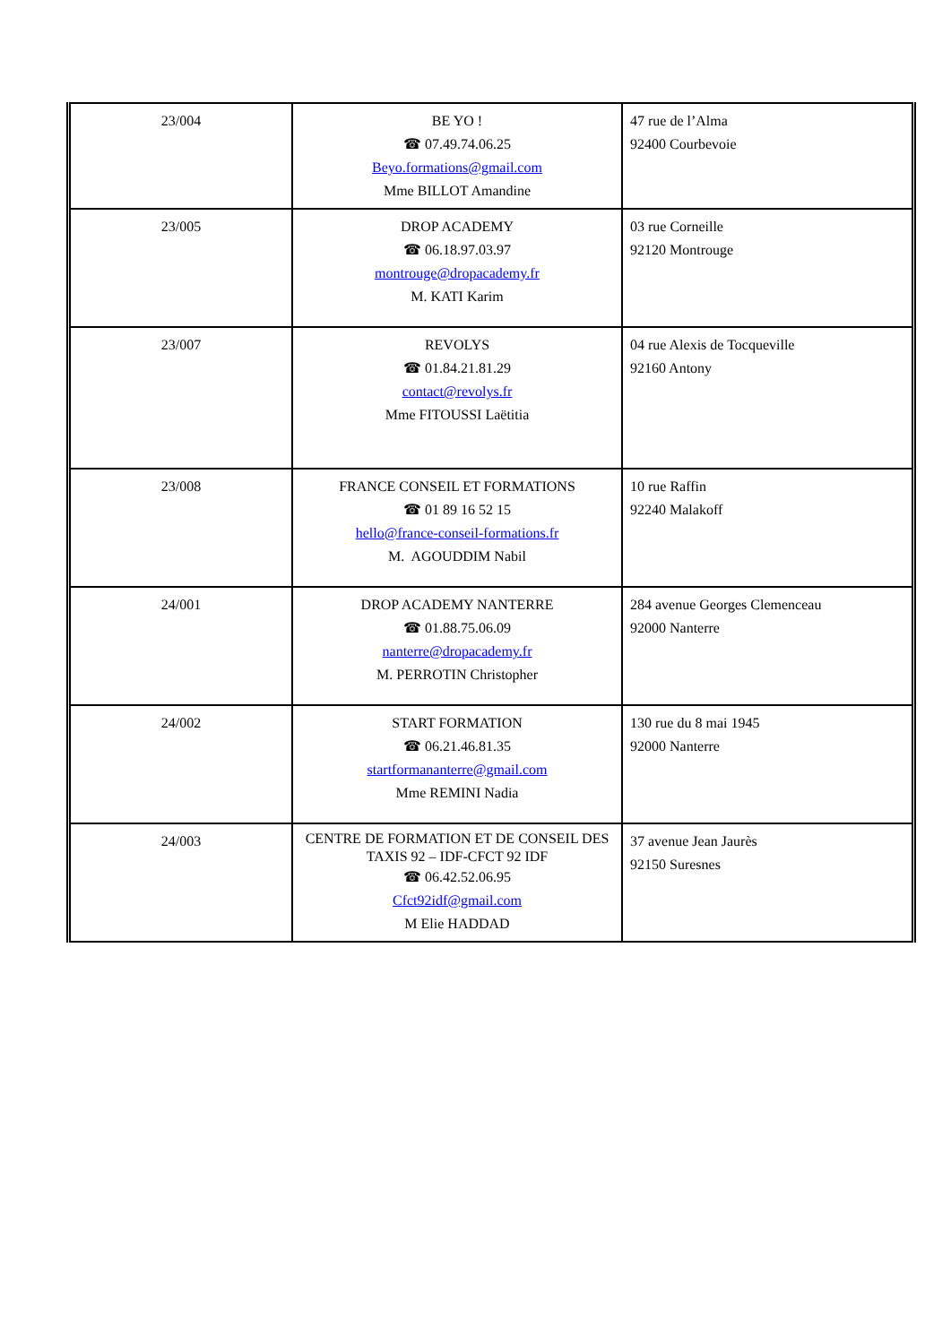| 23/004 | BE YO ! ☎ 07.49.74.06.25 Beyo.formations@gmail.com Mme BILLOT Amandine | 47 rue de l’Alma 92400 Courbevoie |
| 23/005 | DROP ACADEMY ☎ 06.18.97.03.97 montrouge@dropacademy.fr M. KATI Karim | 03 rue Corneille 92120 Montrouge |
| 23/007 | REVOLYS ☎ 01.84.21.81.29 contact@revolys.fr Mme FITOUSSI Laëtitia | 04 rue Alexis de Tocqueville 92160 Antony |
| 23/008 | FRANCE CONSEIL ET FORMATIONS ☎ 01 89 16 52 15 hello@france-conseil-formations.fr M. AGOUDDIM Nabil | 10 rue Raffin 92240 Malakoff |
| 24/001 | DROP ACADEMY NANTERRE ☎ 01.88.75.06.09 nanterre@dropacademy.fr M. PERROTIN Christopher | 284 avenue Georges Clemenceau 92000 Nanterre |
| 24/002 | START FORMATION ☎ 06.21.46.81.35 startformananterre@gmail.com Mme REMINI Nadia | 130 rue du 8 mai 1945 92000 Nanterre |
| 24/003 | CENTRE DE FORMATION ET DE CONSEIL DES TAXIS 92 – IDF-CFCT 92 IDF ☎ 06.42.52.06.95 Cfct92idf@gmail.com M Elie HADDAD | 37 avenue Jean Jaurès 92150 Suresnes |